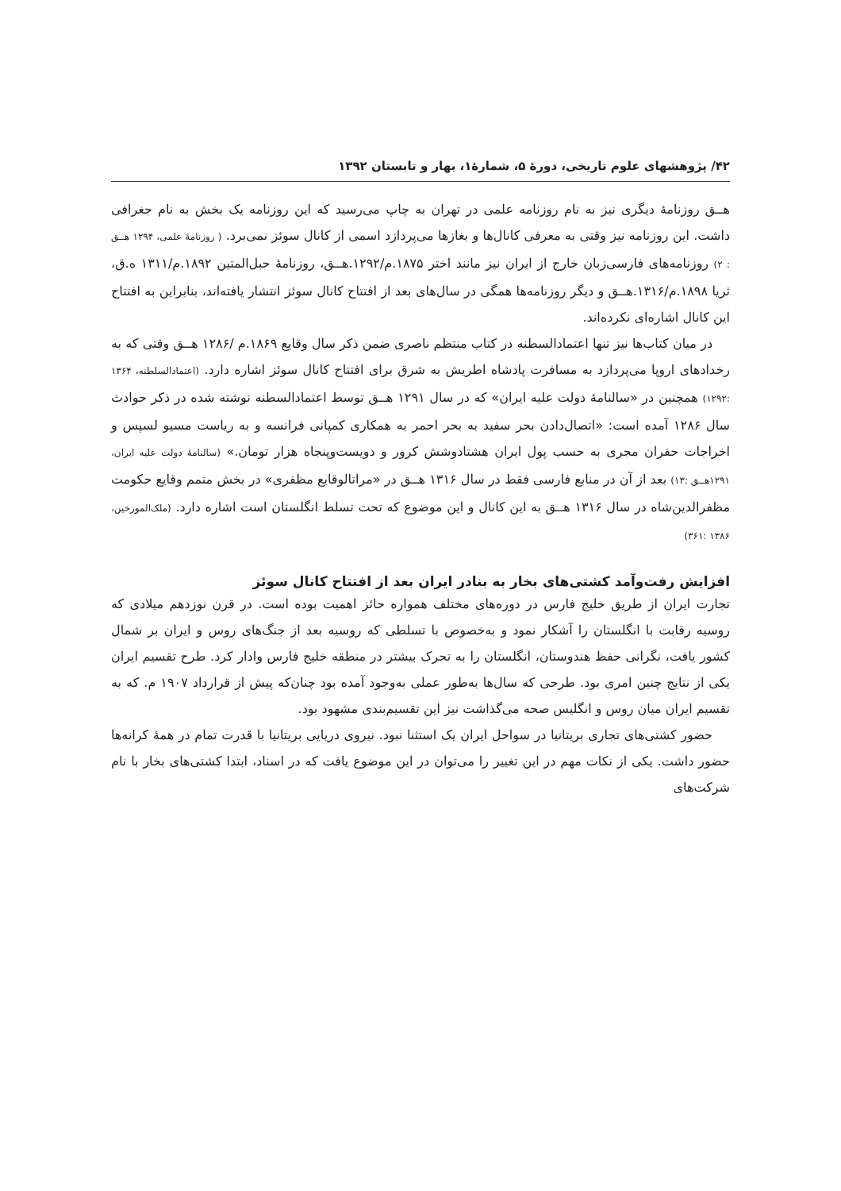۴۲/ پژوهشهای علوم تاریخی، دورهٔ ۵، شمارهٔ۱، بهار و تابستان ۱۳۹۲
هــق روزنامهٔ دیگری نیز به نام روزنامه علمی در تهران به چاپ می‌رسید که این روزنامه یک بخش به نام جغرافی داشت. این روزنامه نیز وقتی به معرفی کانال‌ها و بغازها می‌پردازد اسمی از کانال سوئز نمی‌برد. ( روزنامهٔ علمی، ۱۲۹۴ هــق : ۲) روزنامه‌های فارسی‌زبان خارج از ایران نیز مانند اختر ۱۸۷۵.م/۱۲۹۲.هــق، روزنامهٔ حبل‌المتین ۱۸۹۲.م/۱۳۱۱ ه.ق، ثریا ۱۸۹۸.م/۱۳۱۶.هــق و دیگر روزنامه‌ها همگی در سال‌های بعد از افتتاح کانال سوئز انتشار یافته‌اند، بنابراین به افتتاح این کانال اشاره‌ای نکرده‌اند.
در میان کتاب‌ها نیز تنها اعتمادالسطنه در کتاب منتظم ناصری ضمن ذکر سال وقایع ۱۸۶۹.م /۱۲۸۶ هــق وقتی که به رخدادهای اروپا می‌پردازد به مسافرت پادشاه اطریش به شرق برای افتتاح کانال سوئز اشاره دارد. (اعتمادالسلطنه، ۱۳۶۴ :۱۲۹۲) همچنین در «سالنامهٔ دولت علیه ایران» که در سال ۱۲۹۱ هــق توسط اعتمادالسطنه نوشته شده در ذکر حوادث سال ۱۲۸۶ آمده است: «اتصال‌دادن بحر سفید به بحر احمر به همکاری کمپانی فرانسه و به ریاست مسیو لسپس و اخراجات حفران مجری به حسب پول ایران هشتادوشش کرور و دویست‌وپنجاه هزار تومان.» (سالنامهٔ دولت علیه ایران، ۱۲۹۱هــق :۱۳) بعد از آن در منابع فارسی فقط در سال ۱۳۱۶ هــق در «مراتالوقایع مظفری» در بخش متمم وقایع حکومت مظفرالدین‌شاه در سال ۱۳۱۶ هــق به این کانال و این موضوع که تحت تسلط انگلستان است اشاره دارد. (ملک‌المورخین، ۱۳۸۶ :۳۶۱)
افزایش رفت‌وآمد کشتی‌های بخار به بنادر ایران بعد از افتتاح کانال سوئز
تجارت ایران از طریق خلیج فارس در دوره‌های مختلف همواره حائز اهمیت بوده است. در قرن نوزدهم میلادی که روسیه رقابت با انگلستان را آشکار نمود و به‌خصوص با تسلطی که روسیه بعد از جنگ‌های روس و ایران بر شمال کشور یافت، نگرانی حفظ هندوستان، انگلستان را به تحرک بیشتر در منطقه خلیج فارس وادار کرد. طرح تقسیم ایران یکی از نتایج چنین امری بود. طرحی که سال‌ها به‌طور عملی به‌وجود آمده بود چنان‌که پیش از قرارداد ۱۹۰۷ م. که به تقسیم ایران میان روس و انگلیس صحه می‌گذاشت نیز این تقسیم‌بندی مشهود بود.
حضور کشتی‌های تجاری بریتانیا در سواحل ایران یک استثنا نبود. نیروی دریایی بریتانیا با قدرت تمام در همهٔ کرانه‌ها حضور داشت. یکی از نکات مهم در این تغییر را می‌توان در این موضوع یافت که در اسناد، ابتدا کشتی‌های بخار با نام شرکت‌های